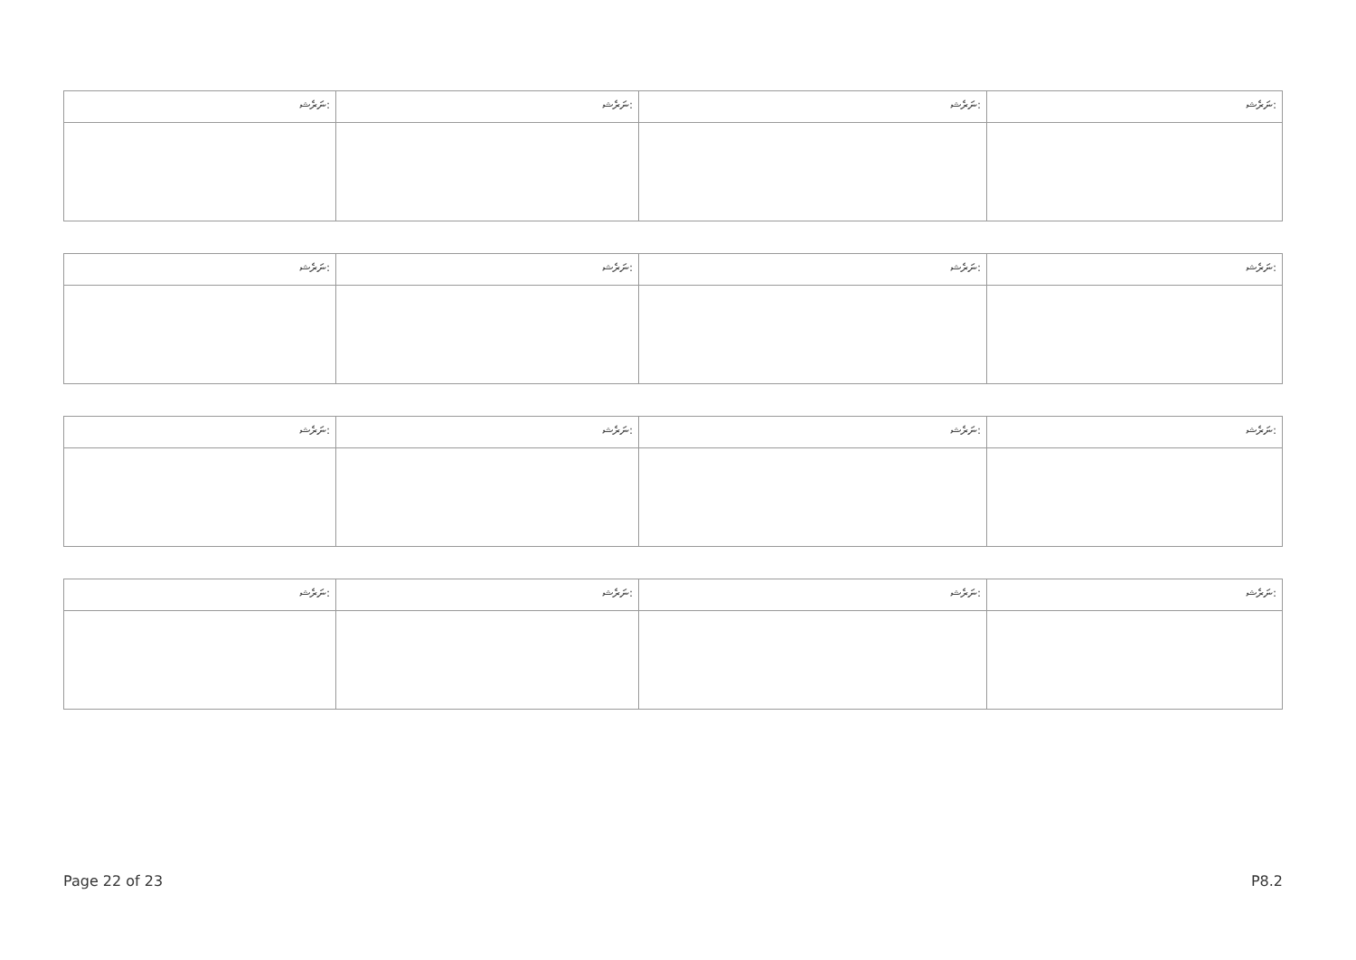| ނަރެޝ: | ނަރެޝ: | ނަރެޝ: | ނަރެޝ: |
| ނަރެޝ: | ނަރެޝ: | ނަރެޝ: | ނަރެޝ: |
| ނަރެޝ: | ނަރެޝ: | ނަރެޝ: | ނަރެޝ: |
| ނަރެޝ: | ނަރެޝ: | ނަރެޝ: | ނަރެޝ: |
Page 22 of 23 P8.2